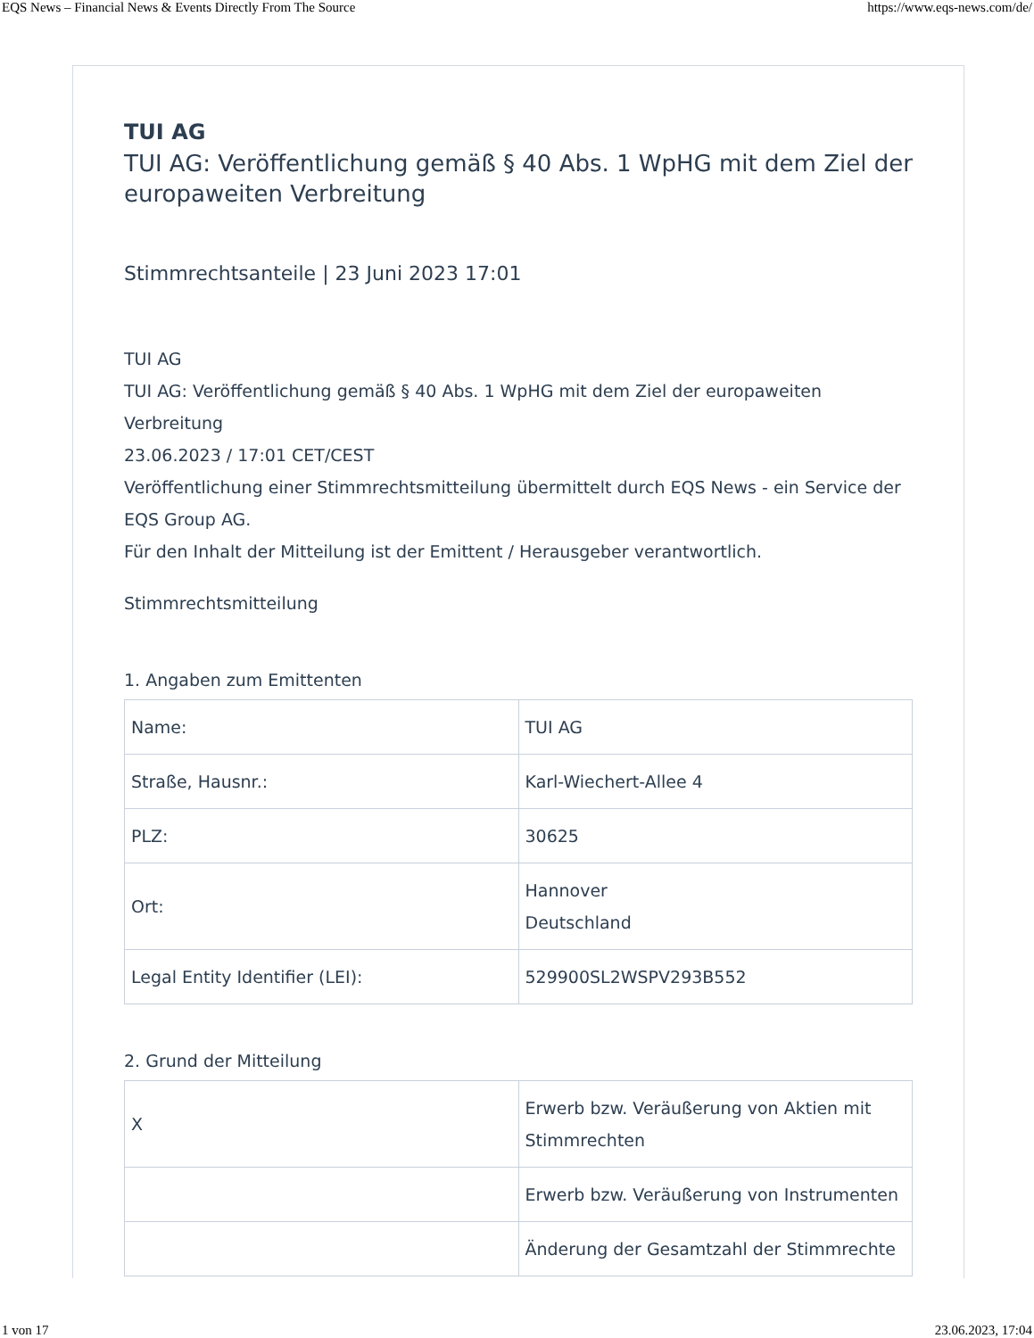EQS News – Financial News & Events Directly From The Source https://www.eqs-news.com/de/
TUI AG
TUI AG: Veröffentlichung gemäß § 40 Abs. 1 WpHG mit dem Ziel der europaweiten Verbreitung
Stimmrechtsanteile | 23 Juni 2023 17:01
TUI AG
TUI AG: Veröffentlichung gemäß § 40 Abs. 1 WpHG mit dem Ziel der europaweiten Verbreitung
23.06.2023 / 17:01 CET/CEST
Veröffentlichung einer Stimmrechtsmitteilung übermittelt durch EQS News - ein Service der EQS Group AG.
Für den Inhalt der Mitteilung ist der Emittent / Herausgeber verantwortlich.
Stimmrechtsmitteilung
1. Angaben zum Emittenten
| Name: | TUI AG |
| Straße, Hausnr.: | Karl-Wiechert-Allee 4 |
| PLZ: | 30625 |
| Ort: | Hannover Deutschland |
| Legal Entity Identifier (LEI): | 529900SL2WSPV293B552 |
2. Grund der Mitteilung
| X | Erwerb bzw. Veräußerung von Aktien mit Stimmrechten |
| | Erwerb bzw. Veräußerung von Instrumenten |
| | Änderung der Gesamtzahl der Stimmrechte |
1 von 17 23.06.2023, 17:04